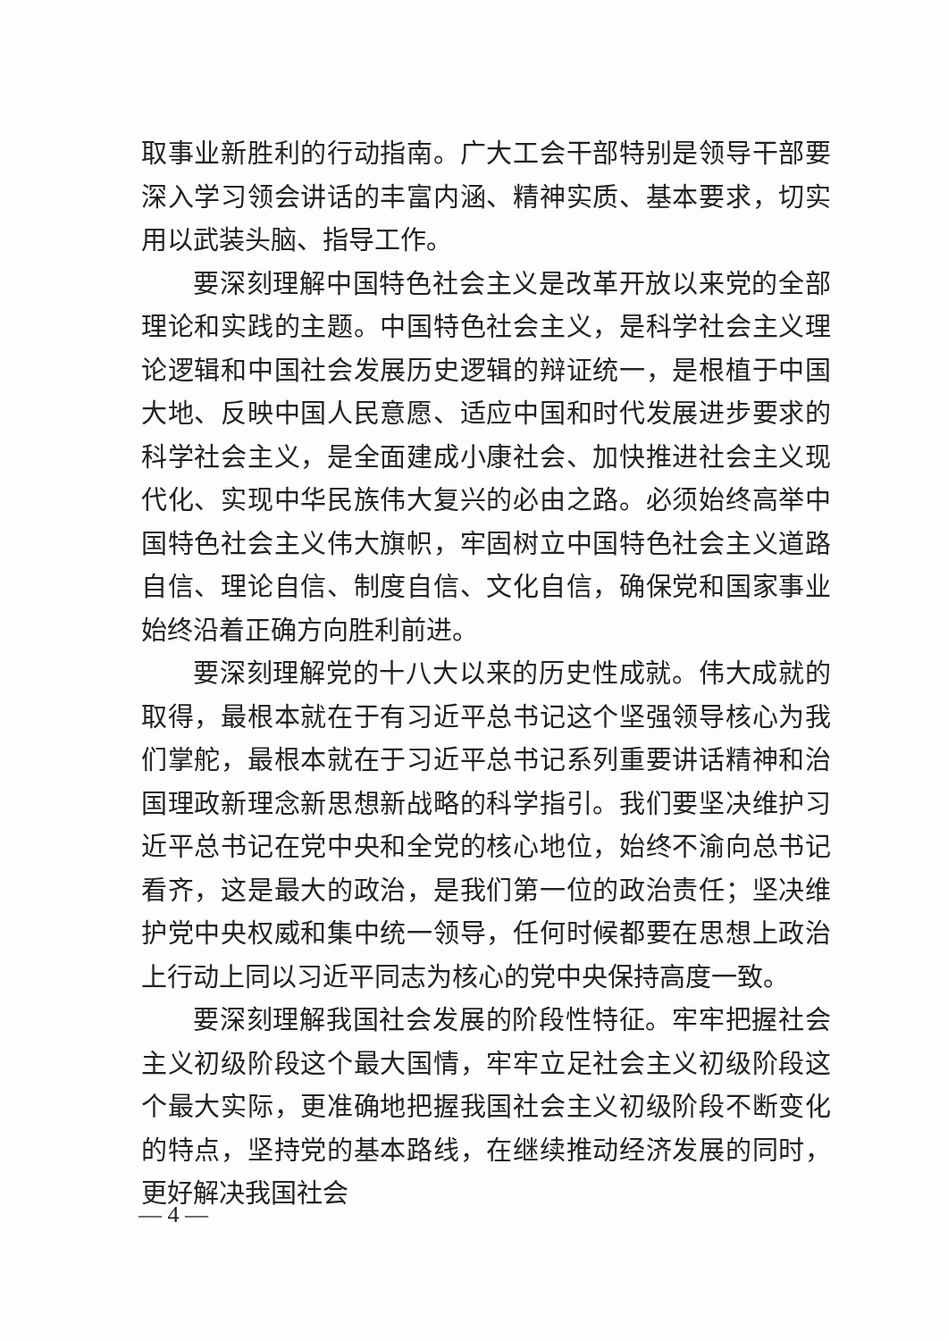取事业新胜利的行动指南。广大工会干部特别是领导干部要深入学习领会讲话的丰富内涵、精神实质、基本要求，切实用以武装头脑、指导工作。
要深刻理解中国特色社会主义是改革开放以来党的全部理论和实践的主题。中国特色社会主义，是科学社会主义理论逻辑和中国社会发展历史逻辑的辩证统一，是根植于中国大地、反映中国人民意愿、适应中国和时代发展进步要求的科学社会主义，是全面建成小康社会、加快推进社会主义现代化、实现中华民族伟大复兴的必由之路。必须始终高举中国特色社会主义伟大旗帜，牢固树立中国特色社会主义道路自信、理论自信、制度自信、文化自信，确保党和国家事业始终沿着正确方向胜利前进。
要深刻理解党的十八大以来的历史性成就。伟大成就的取得，最根本就在于有习近平总书记这个坚强领导核心为我们掌舵，最根本就在于习近平总书记系列重要讲话精神和治国理政新理念新思想新战略的科学指引。我们要坚决维护习近平总书记在党中央和全党的核心地位，始终不渝向总书记看齐，这是最大的政治，是我们第一位的政治责任；坚决维护党中央权威和集中统一领导，任何时候都要在思想上政治上行动上同以习近平同志为核心的党中央保持高度一致。
要深刻理解我国社会发展的阶段性特征。牢牢把握社会主义初级阶段这个最大国情，牢牢立足社会主义初级阶段这个最大实际，更准确地把握我国社会主义初级阶段不断变化的特点，坚持党的基本路线，在继续推动经济发展的同时，更好解决我国社会
— 4 —